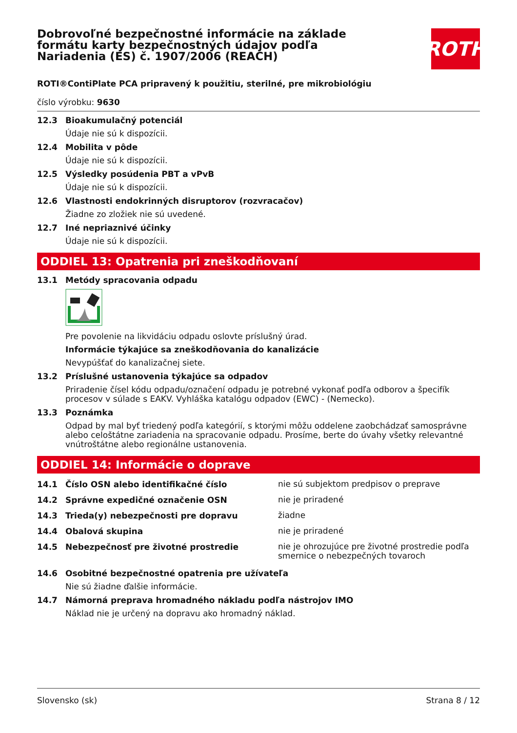Dobrovoľné bezpečnostné informácie na základe formátu karty bezpečnostných údajov podľa Nariadenia (ES) č. 1907/2006 (REACH)
ROTH
ROTI®ContiPlate PCA pripravený k použitiu, sterilné, pre mikrobiológiu
číslo výrobku: 9630
12.3 Bioakumulačný potenciál
Údaje nie sú k dispozícii.
12.4 Mobilita v pôde
Údaje nie sú k dispozícii.
12.5 Výsledky posúdenia PBT a vPvB
Údaje nie sú k dispozícii.
12.6 Vlastnosti endokrinných disruptorov (rozvracačov)
Žiadne zo zložiek nie sú uvedené.
12.7 Iné nepriaznivé účinky
Údaje nie sú k dispozícii.
ODDIEL 13: Opatrenia pri zneškodňovaní
13.1 Metódy spracovania odpadu
Pre povolenie na likvidáciu odpadu oslovte príslušný úrad.
Informácie týkajúce sa zneškodňovania do kanalizácie
Nevypúšťať do kanalizačnej siete.
13.2 Príslušné ustanovenia týkajúce sa odpadov
Priradenie čísel kódu odpadu/označení odpadu je potrebné vykonať podľa odborov a špecifík procesov v súlade s EAKV. Vyhláška katalógu odpadov (EWC) - (Nemecko).
13.3 Poznámka
Odpad by mal byť triedený podľa kategórií, s ktorými môžu oddelene zaobchádzať samosprávne alebo celoštátne zariadenia na spracovanie odpadu. Prosíme, berte do úvahy všetky relevantné vnútroštátne alebo regionálne ustanovenia.
ODDIEL 14: Informácie o doprave
14.1 Číslo OSN alebo identifikačné číslo nie sú subjektom predpisov o preprave
14.2 Správne expedičné označenie OSN nie je priradené
14.3 Trieda(y) nebezpečnosti pre dopravu žiadne
14.4 Obalová skupina nie je priradené
14.5 Nebezpečnosť pre životné prostredie nie je ohrozujúce pre životné prostredie podľa smernice o nebezpečných tovaroch
14.6 Osobitné bezpečnostné opatrenia pre užívateľa
Nie sú žiadne ďalšie informácie.
14.7 Námorná preprava hromadného nákladu podľa nástrojov IMO
Náklad nie je určený na dopravu ako hromadný náklad.
Slovensko (sk) Strana 8 / 12